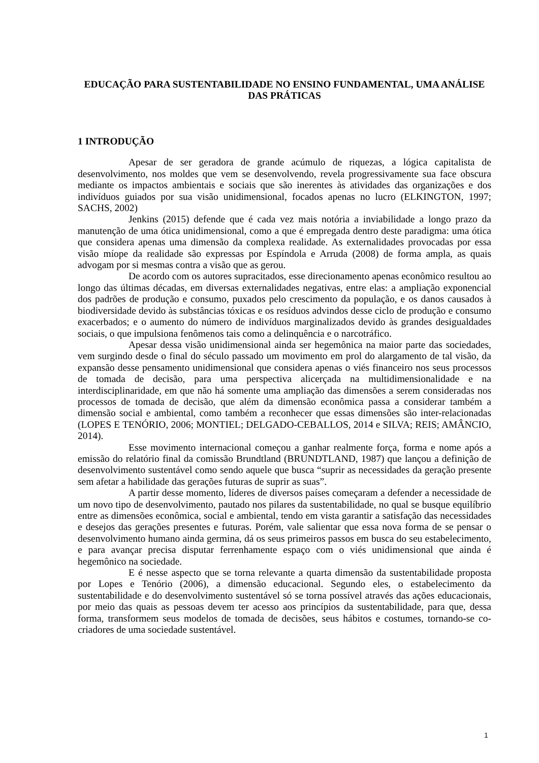EDUCAÇÃO PARA SUSTENTABILIDADE NO ENSINO FUNDAMENTAL, UMA ANÁLISE DAS PRÁTICAS
1 INTRODUÇÃO
Apesar de ser geradora de grande acúmulo de riquezas, a lógica capitalista de desenvolvimento, nos moldes que vem se desenvolvendo, revela progressivamente sua face obscura mediante os impactos ambientais e sociais que são inerentes às atividades das organizações e dos indivíduos guiados por sua visão unidimensional, focados apenas no lucro (ELKINGTON, 1997; SACHS, 2002)
Jenkins (2015) defende que é cada vez mais notória a inviabilidade a longo prazo da manutenção de uma ótica unidimensional, como a que é empregada dentro deste paradigma: uma ótica que considera apenas uma dimensão da complexa realidade. As externalidades provocadas por essa visão míope da realidade são expressas por Espíndola e Arruda (2008) de forma ampla, as quais advogam por si mesmas contra a visão que as gerou.
De acordo com os autores supracitados, esse direcionamento apenas econômico resultou ao longo das últimas décadas, em diversas externalidades negativas, entre elas: a ampliação exponencial dos padrões de produção e consumo, puxados pelo crescimento da população, e os danos causados à biodiversidade devido às substâncias tóxicas e os resíduos advindos desse ciclo de produção e consumo exacerbados; e o aumento do número de indivíduos marginalizados devido às grandes desigualdades sociais, o que impulsiona fenômenos tais como a delinquência e o narcotráfico.
Apesar dessa visão unidimensional ainda ser hegemônica na maior parte das sociedades, vem surgindo desde o final do século passado um movimento em prol do alargamento de tal visão, da expansão desse pensamento unidimensional que considera apenas o viés financeiro nos seus processos de tomada de decisão, para uma perspectiva alicerçada na multidimensionalidade e na interdisciplinaridade, em que não há somente uma ampliação das dimensões a serem consideradas nos processos de tomada de decisão, que além da dimensão econômica passa a considerar também a dimensão social e ambiental, como também a reconhecer que essas dimensões são inter-relacionadas (LOPES E TENÓRIO, 2006; MONTIEL; DELGADO-CEBALLOS, 2014 e SILVA; REIS; AMÂNCIO, 2014).
Esse movimento internacional começou a ganhar realmente força, forma e nome após a emissão do relatório final da comissão Brundtland (BRUNDTLAND, 1987) que lançou a definição de desenvolvimento sustentável como sendo aquele que busca “suprir as necessidades da geração presente sem afetar a habilidade das gerações futuras de suprir as suas”.
A partir desse momento, líderes de diversos países começaram a defender a necessidade de um novo tipo de desenvolvimento, pautado nos pilares da sustentabilidade, no qual se busque equilíbrio entre as dimensões econômica, social e ambiental, tendo em vista garantir a satisfação das necessidades e desejos das gerações presentes e futuras. Porém, vale salientar que essa nova forma de se pensar o desenvolvimento humano ainda germina, dá os seus primeiros passos em busca do seu estabelecimento, e para avançar precisa disputar ferrenhamente espaço com o viés unidimensional que ainda é hegemônico na sociedade.
E é nesse aspecto que se torna relevante a quarta dimensão da sustentabilidade proposta por Lopes e Tenório (2006), a dimensão educacional. Segundo eles, o estabelecimento da sustentabilidade e do desenvolvimento sustentável só se torna possível através das ações educacionais, por meio das quais as pessoas devem ter acesso aos princípios da sustentabilidade, para que, dessa forma, transformem seus modelos de tomada de decisões, seus hábitos e costumes, tornando-se co-criadores de uma sociedade sustentável.
1